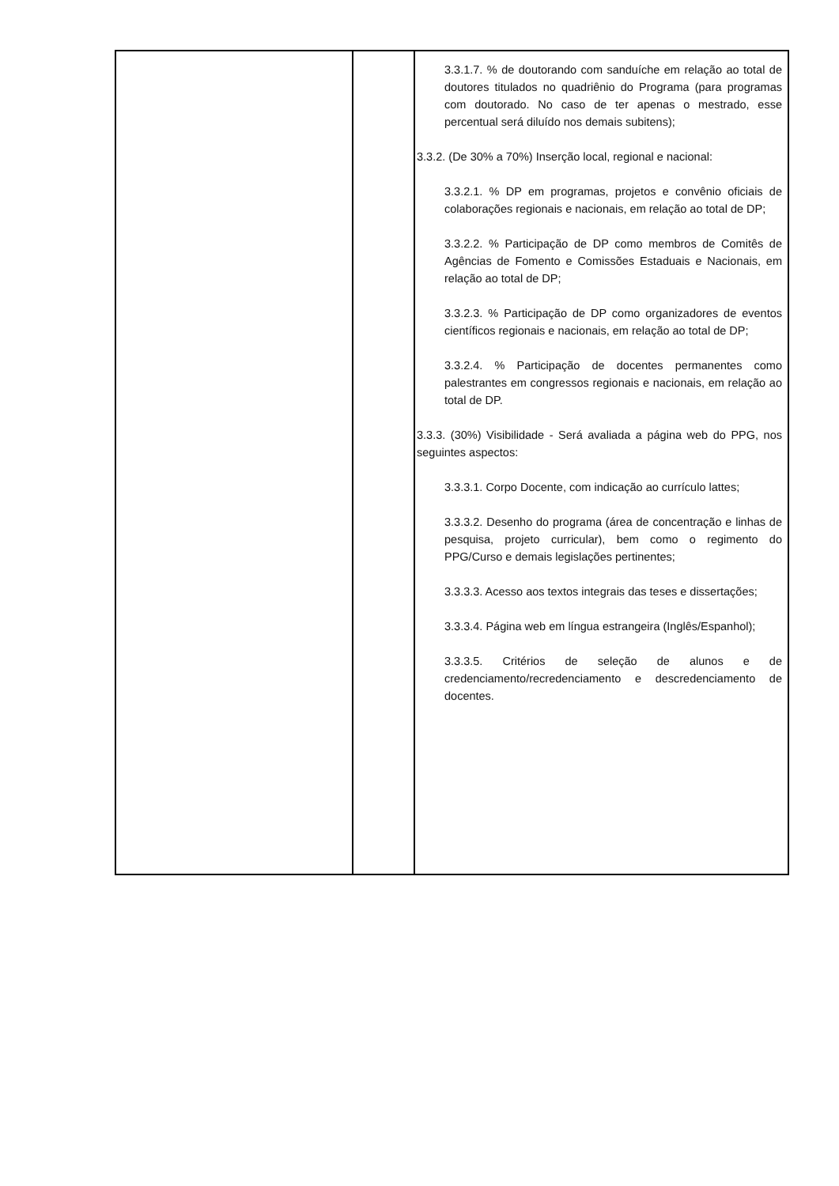| | | 3.3.1.7. % de doutorando com sanduíche em relação ao total de doutores titulados no quadriênio do Programa (para programas com doutorado. No caso de ter apenas o mestrado, esse percentual será diluído nos demais subitens); 3.3.2. (De 30% a 70%) Inserção local, regional e nacional: 3.3.2.1. % DP em programas, projetos e convênio oficiais de colaborações regionais e nacionais, em relação ao total de DP; 3.3.2.2. % Participação de DP como membros de Comitês de Agências de Fomento e Comissões Estaduais e Nacionais, em relação ao total de DP; 3.3.2.3. % Participação de DP como organizadores de eventos científicos regionais e nacionais, em relação ao total de DP; 3.3.2.4. % Participação de docentes permanentes como palestrantes em congressos regionais e nacionais, em relação ao total de DP. 3.3.3. (30%) Visibilidade - Será avaliada a página web do PPG, nos seguintes aspectos: 3.3.3.1. Corpo Docente, com indicação ao currículo lattes; 3.3.3.2. Desenho do programa (área de concentração e linhas de pesquisa, projeto curricular), bem como o regimento do PPG/Curso e demais legislações pertinentes; 3.3.3.3. Acesso aos textos integrais das teses e dissertações; 3.3.3.4. Página web em língua estrangeira (Inglês/Espanhol); 3.3.3.5. Critérios de seleção de alunos e de credenciamento/recredenciamento e descredenciamento de docentes. |